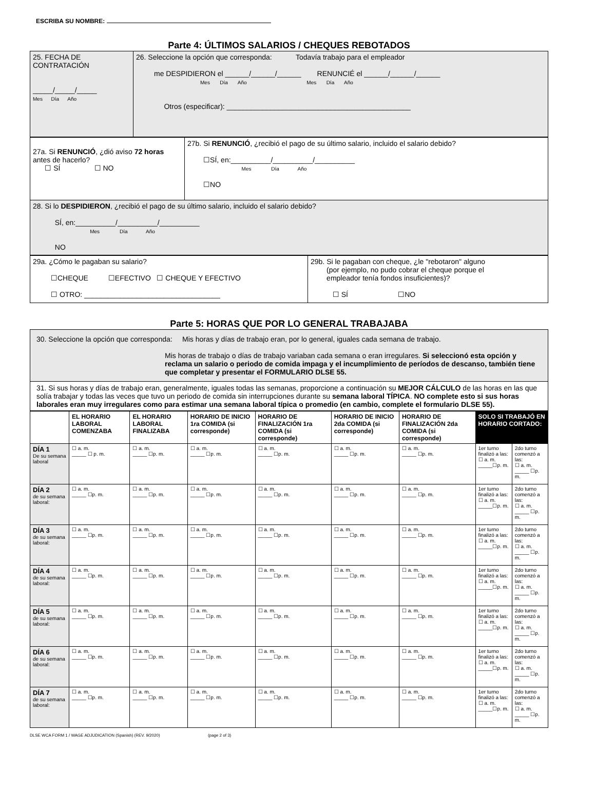ESCRIBA SU NOMBRE:
Parte 4: ÚLTIMOS SALARIOS / CHEQUES REBOTADOS
| 25. FECHA DE CONTRATACIÓN _____/_____/_____ Mes Día Año | 26. Seleccione la opción que corresponda: Todavía trabajo para el empleador me DESPIDIERON el ______/______/______ RENUNCIÉ el ______/______/______ Mes Día Año Mes Día Año Otros (especificar): ______________________________________________ |
| 27a. Si RENUNCIÓ , ¿dió aviso 72 horas antes de hacerlo? ☐ SÍ ☐ NO | 27b. Si RENUNCIÓ , ¿recibió el pago de su último salario, incluido el salario debido? ☐SÍ, en:__________/__________/__________ Mes Día Año ☐NO |
| 28. Si lo DESPIDIERON , ¿recibió el pago de su último salario, incluido el salario debido? SÍ, en:__________/__________/__________ Mes Día Año NO | |
| 29a. ¿Cómo le pagaban su salario? ☐CHEQUE ☐EFECTIVO ☐ CHEQUE Y EFECTIVO ☐ OTRO: __________________________________ | 29b. Si le pagaban con cheque, ¿le "rebotaron" alguno (por ejemplo, no pudo cobrar el cheque porque el empleador tenía fondos insuficientes)? ☐ SÍ ☐NO |
Parte 5: HORAS QUE POR LO GENERAL TRABAJABA
| 30. Seleccione la opción que corresponda: Mis horas y días de trabajo eran, por lo general, iguales cada semana de trabajo. Mis horas de trabajo o días de trabajo variaban cada semana o eran irregulares. Si seleccionó esta opción y reclama un salario o periodo de comida impaga y el incumplimiento de períodos de descanso, también tiene que completar y presentar el FORMULARIO DLSE 55. |
| 31. Si sus horas y días de trabajo eran, generalmente, iguales todas las semanas, proporcione a continuación su MEJOR CÁLCULO de las horas en las que solía trabajar y todas las veces que tuvo un periodo de comida sin interrupciones durante su semana laboral TÍPICA . NO complete esto si sus horas laborales eran muy irregulares como para estimar una semana laboral típica o promedio (en cambio, complete el formulario DLSE 55). |
| | EL HORARIO LABORAL COMENZABA | EL HORARIO LABORAL FINALIZABA | HORARIO DE INICIO 1ra COMIDA (si corresponde) | HORARIO DE FINALIZACIÓN 1ra COMIDA (si corresponde) | HORARIO DE INICIO 2da COMIDA (si corresponde) | HORARIO DE FINALIZACIÓN 2da COMIDA (si corresponde) | SOLO SI TRABAJÓ EN HORARIO CORTADO: | |
| --- | --- | --- | --- | --- | --- | --- | --- | --- |
| DÍA 1 De su semana laboral | ☐ a. m. _____ ☐ p. m. | ☐ a. m. _____ ☐p. m. | ☐ a. m. _____ ☐p. m. | ☐ a. m. _____ ☐p. m. | ☐ a. m. _____ ☐p. m. | ☐ a. m. _____ ☐p. m. | 1er turno finalizó a las: ☐ a. m. _____☐p. m. | 2do turno comenzó a las: ☐ a. m. _____ ☐p. m. |
| DÍA 2 de su semana laboral: | ☐ a. m. _____ ☐p. m. | ☐ a. m. _____ ☐p. m. | ☐ a. m. _____ ☐p. m. | ☐ a. m. _____ ☐p. m. | ☐ a. m. _____ ☐p. m. | ☐ a. m. _____ ☐p. m. | 1er turno finalizó a las: ☐ a. m. _____☐p. m. | 2do turno comenzó a las: ☐ a. m. _____ ☐p. m. |
| DÍA 3 de su semana laboral: | ☐ a. m. _____ ☐p. m. | ☐ a. m. _____ ☐p. m. | ☐ a. m. _____ ☐p. m. | ☐ a. m. _____ ☐p. m. | ☐ a. m. _____ ☐p. m. | ☐ a. m. _____ ☐p. m. | 1er turno finalizó a las: ☐ a. m. _____☐p. m. | 2do turno comenzó a las: ☐ a. m. _____ ☐p. m. |
| DÍA 4 de su semana laboral: | ☐ a. m. _____ ☐p. m. | ☐ a. m. _____ ☐p. m. | ☐ a. m. _____ ☐p. m. | ☐ a. m. _____ ☐p. m. | ☐ a. m. _____ ☐p. m. | ☐ a. m. _____ ☐p. m. | 1er turno finalizó a las: ☐ a. m. _____☐p. m. | 2do turno comenzó a las: ☐ a. m. _____ ☐p. m. |
| DÍA 5 de su semana laboral: | ☐ a. m. _____ ☐p. m. | ☐ a. m. _____ ☐p. m. | ☐ a. m. _____ ☐p. m. | ☐ a. m. _____ ☐p. m. | ☐ a. m. _____ ☐p. m. | ☐ a. m. _____ ☐p. m. | 1er turno finalizó a las: ☐ a. m. _____☐p. m. | 2do turno comenzó a las: ☐ a. m. _____ ☐p. m. |
| DÍA 6 de su semana laboral: | ☐ a. m. _____ ☐p. m. | ☐ a. m. _____ ☐p. m. | ☐ a. m. _____ ☐p. m. | ☐ a. m. _____ ☐p. m. | ☐ a. m. _____ ☐p. m. | ☐ a. m. _____ ☐p. m. | 1er turno finalizó a las: ☐ a. m. _____☐p. m. | 2do turno comenzó a las: ☐ a. m. _____ ☐p. m. |
| DÍA 7 de su semana laboral: | ☐ a. m. _____ ☐p. m. | ☐ a. m. _____ ☐p. m. | ☐ a. m. _____ ☐p. m. | ☐ a. m. _____ ☐p. m. | ☐ a. m. _____ ☐p. m. | ☐ a. m. _____ ☐p. m. | 1er turno finalizó a las: ☐ a. m. _____☐p. m. | 2do turno comenzó a las: ☐ a. m. _____ ☐p. m. |
DLSE WCA FORM 1 / WAGE ADJUDICATION (Spanish) (REV. 9/2020) (page 2 of 3)